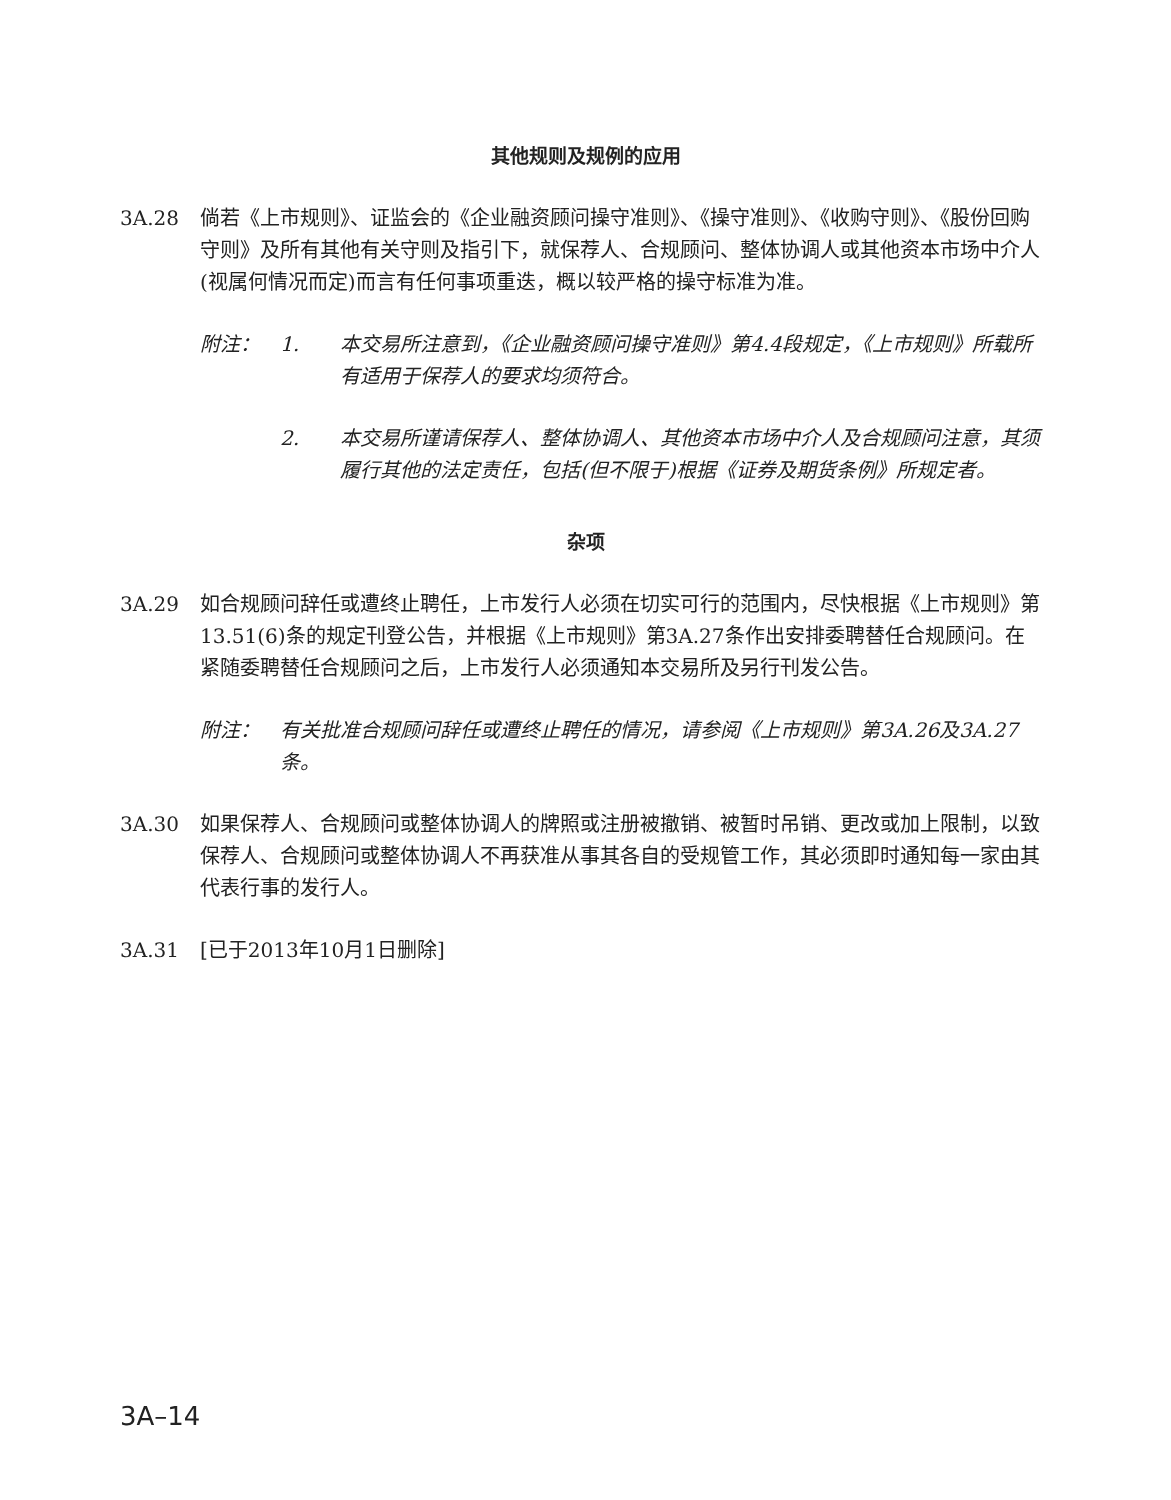其他规则及规例的应用
3A.28 倘若《上市规则》、证监会的《企业融资顾问操守准则》、《操守准则》、《收购守则》、《股份回购守则》及所有其他有关守则及指引下，就保荐人、合规顾问、整体协调人或其他资本市场中介人(视属何情况而定)而言有任何事项重迭，概以较严格的操守标准为准。
附注： 1. 本交易所注意到，《企业融资顾问操守准则》第4.4段规定，《上市规则》所载所有适用于保荐人的要求均须符合。
2. 本交易所谨请保荐人、整体协调人、其他资本市场中介人及合规顾问注意，其须履行其他的法定责任，包括(但不限于)根据《证券及期货条例》所规定者。
杂项
3A.29 如合规顾问辞任或遭终止聘任，上市发行人必须在切实可行的范围内，尽快根据《上市规则》第13.51(6)条的规定刊登公告，并根据《上市规则》第3A.27条作出安排委聘替任合规顾问。在紧随委聘替任合规顾问之后，上市发行人必须通知本交易所及另行刊发公告。
附注： 有关批准合规顾问辞任或遭终止聘任的情况，请参阅《上市规则》第3A.26及3A.27条。
3A.30 如果保荐人、合规顾问或整体协调人的牌照或注册被撤销、被暂时吊销、更改或加上限制，以致保荐人、合规顾问或整体协调人不再获准从事其各自的受规管工作，其必须即时通知每一家由其代表行事的发行人。
3A.31 [已于2013年10月1日删除]
3A–14